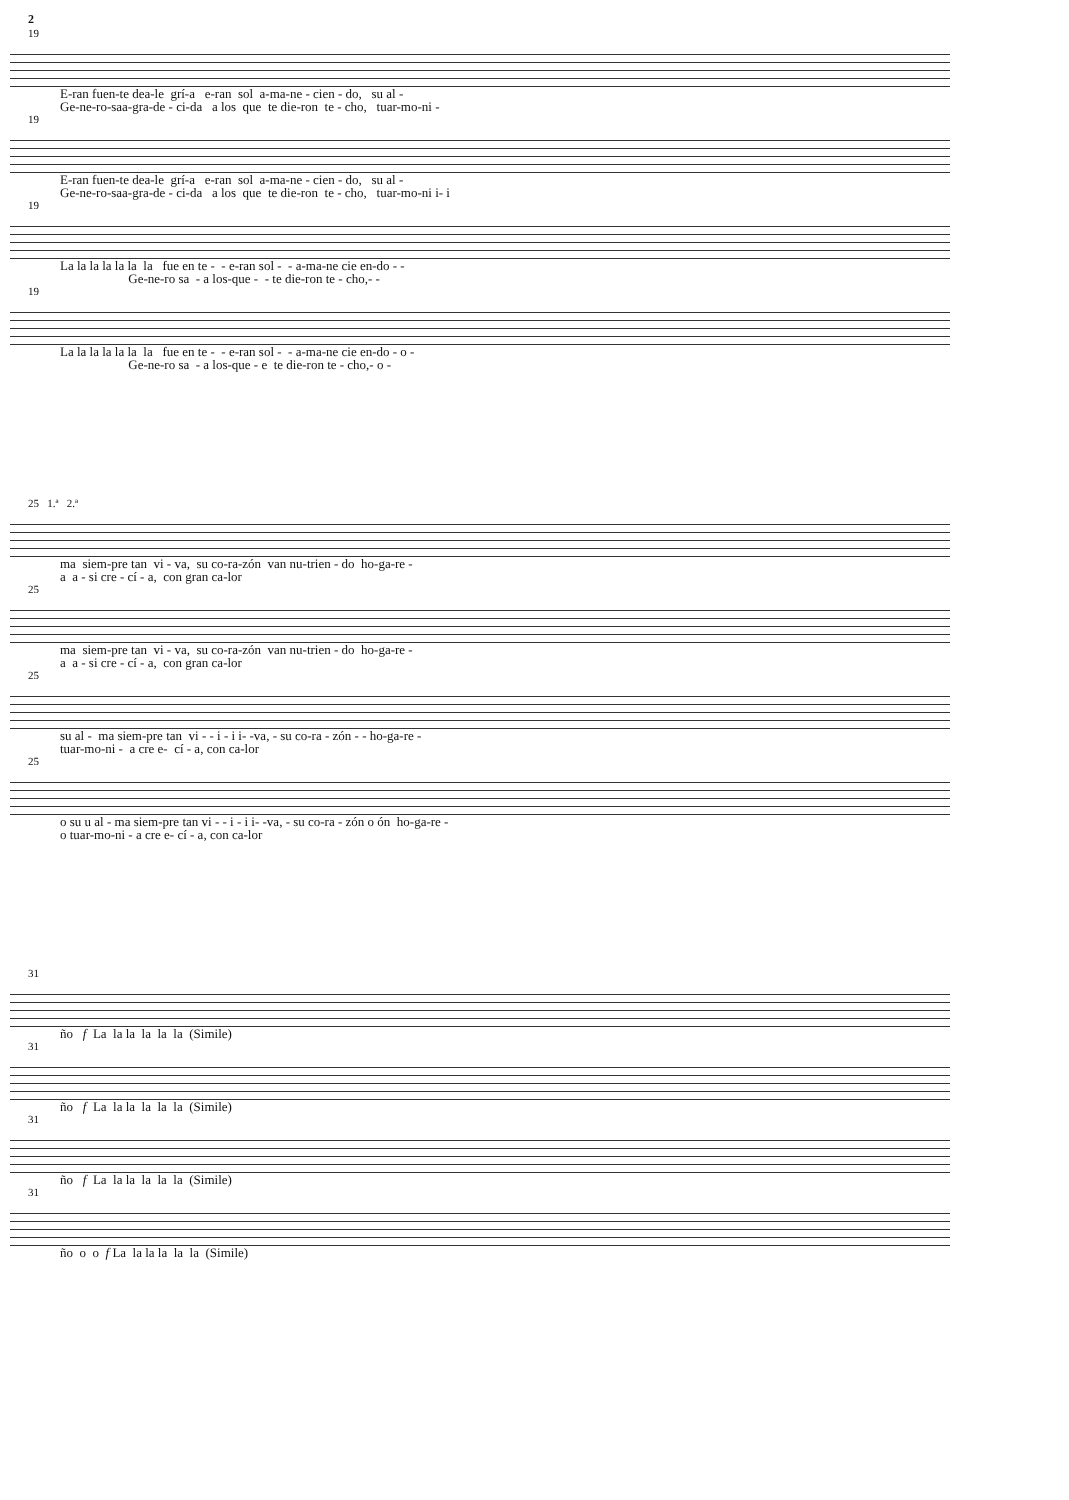2
19
E-ran fuen-te dea-le grí-a e-ran sol a-ma-ne - cien - do, su al - Ge-ne-ro-saa-gra-de - ci-da a los que te die-ron te - cho, tuar-mo-ni -
19
E-ran fuen-te dea-le grí-a e-ran sol a-ma-ne - cien - do, su al - Ge-ne-ro-saa-gra-de - ci-da a los que te die-ron te - cho, tuar-mo-ni i- i
19
La la la la la la la fue en te - - e-ran sol - - a-ma-ne cie en-do - - Ge-ne-ro sa - a los-que - - te die-ron te - cho,- -
19
La la la la la la la fue en te - - e-ran sol - - a-ma-ne cie en-do - o - Ge-ne-ro sa - a los-que - e te die-ron te - cho,- o -
25 1.ª 2.ª
ma siem-pre tan vi - va, su co-ra-zón van nu-trien - do ho-ga-re - a a - si cre - cí - a, con gran ca-lor
25
ma siem-pre tan vi - va, su co-ra-zón van nu-trien - do ho-ga-re - a a - si cre - cí - a, con gran ca-lor
25
su al - ma siem-pre tan vi - - i - i i- -va, - su co-ra - zón - - ho-ga-re - tuar-mo-ni - a cre e- cí - a, con ca-lor
25
o su u al - ma siem-pre tan vi - - i - i i- -va, - su co-ra - zón o ón ho-ga-re - o tuar-mo-ni - a cre e- cí - a, con ca-lor
31
ño f La la la la la la (Simile)
31
ño f La la la la la la (Simile)
31
ño f La la la la la la (Simile)
31
ño o o f La la la la la la (Simile)